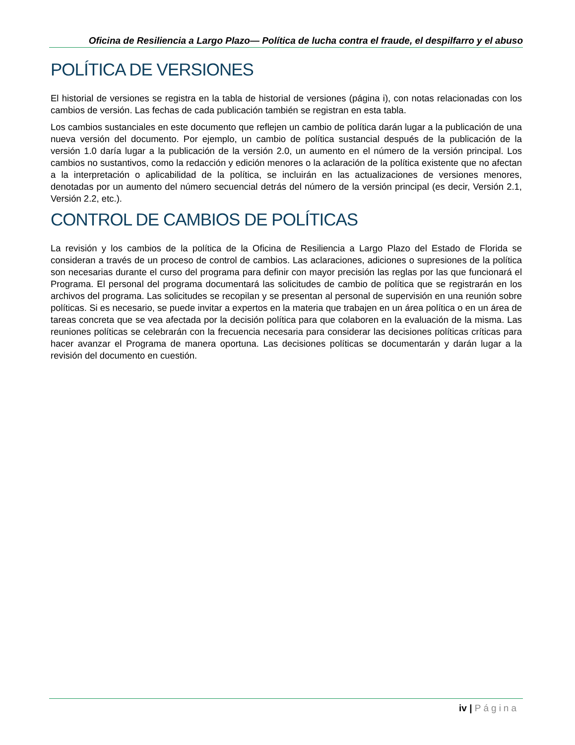Oficina de Resiliencia a Largo Plazo— Política de lucha contra el fraude, el despilfarro y el abuso
POLÍTICA DE VERSIONES
El historial de versiones se registra en la tabla de historial de versiones (página i), con notas relacionadas con los cambios de versión. Las fechas de cada publicación también se registran en esta tabla.
Los cambios sustanciales en este documento que reflejen un cambio de política darán lugar a la publicación de una nueva versión del documento. Por ejemplo, un cambio de política sustancial después de la publicación de la versión 1.0 daría lugar a la publicación de la versión 2.0, un aumento en el número de la versión principal. Los cambios no sustantivos, como la redacción y edición menores o la aclaración de la política existente que no afectan a la interpretación o aplicabilidad de la política, se incluirán en las actualizaciones de versiones menores, denotadas por un aumento del número secuencial detrás del número de la versión principal (es decir, Versión 2.1, Versión 2.2, etc.).
CONTROL DE CAMBIOS DE POLÍTICAS
La revisión y los cambios de la política de la Oficina de Resiliencia a Largo Plazo del Estado de Florida se consideran a través de un proceso de control de cambios. Las aclaraciones, adiciones o supresiones de la política son necesarias durante el curso del programa para definir con mayor precisión las reglas por las que funcionará el Programa. El personal del programa documentará las solicitudes de cambio de política que se registrarán en los archivos del programa. Las solicitudes se recopilan y se presentan al personal de supervisión en una reunión sobre políticas. Si es necesario, se puede invitar a expertos en la materia que trabajen en un área política o en un área de tareas concreta que se vea afectada por la decisión política para que colaboren en la evaluación de la misma. Las reuniones políticas se celebrarán con la frecuencia necesaria para considerar las decisiones políticas críticas para hacer avanzar el Programa de manera oportuna. Las decisiones políticas se documentarán y darán lugar a la revisión del documento en cuestión.
iv | Página